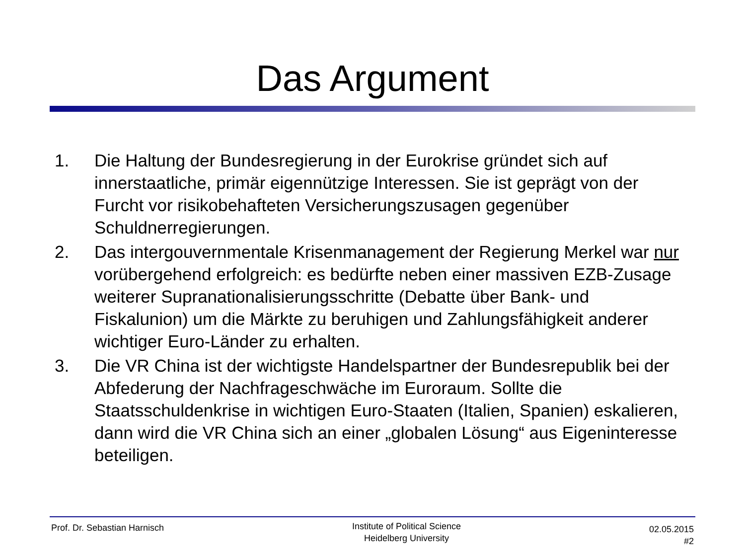Das Argument
1. Die Haltung der Bundesregierung in der Eurokrise gründet sich auf innerstaatliche, primär eigennützige Interessen. Sie ist geprägt von der Furcht vor risikobehafteten Versicherungszusagen gegenüber Schuldnerregierungen.
2. Das intergouvernmentale Krisenmanagement der Regierung Merkel war nur vorübergehend erfolgreich: es bedürfte neben einer massiven EZB-Zusage weiterer Supranationalisierungsschritte (Debatte über Bank- und Fiskalunion) um die Märkte zu beruhigen und Zahlungsfähigkeit anderer wichtiger Euro-Länder zu erhalten.
3. Die VR China ist der wichtigste Handelspartner der Bundesrepublik bei der Abfederung der Nachfrageschwäche im Euroraum. Sollte die Staatsschuldenkrise in wichtigen Euro-Staaten (Italien, Spanien) eskalieren, dann wird die VR China sich an einer „globalen Lösung“ aus Eigeninteresse beteiligen.
Prof. Dr. Sebastian Harnisch
Institute of Political Science
Heidelberg University
02.05.2015
#2